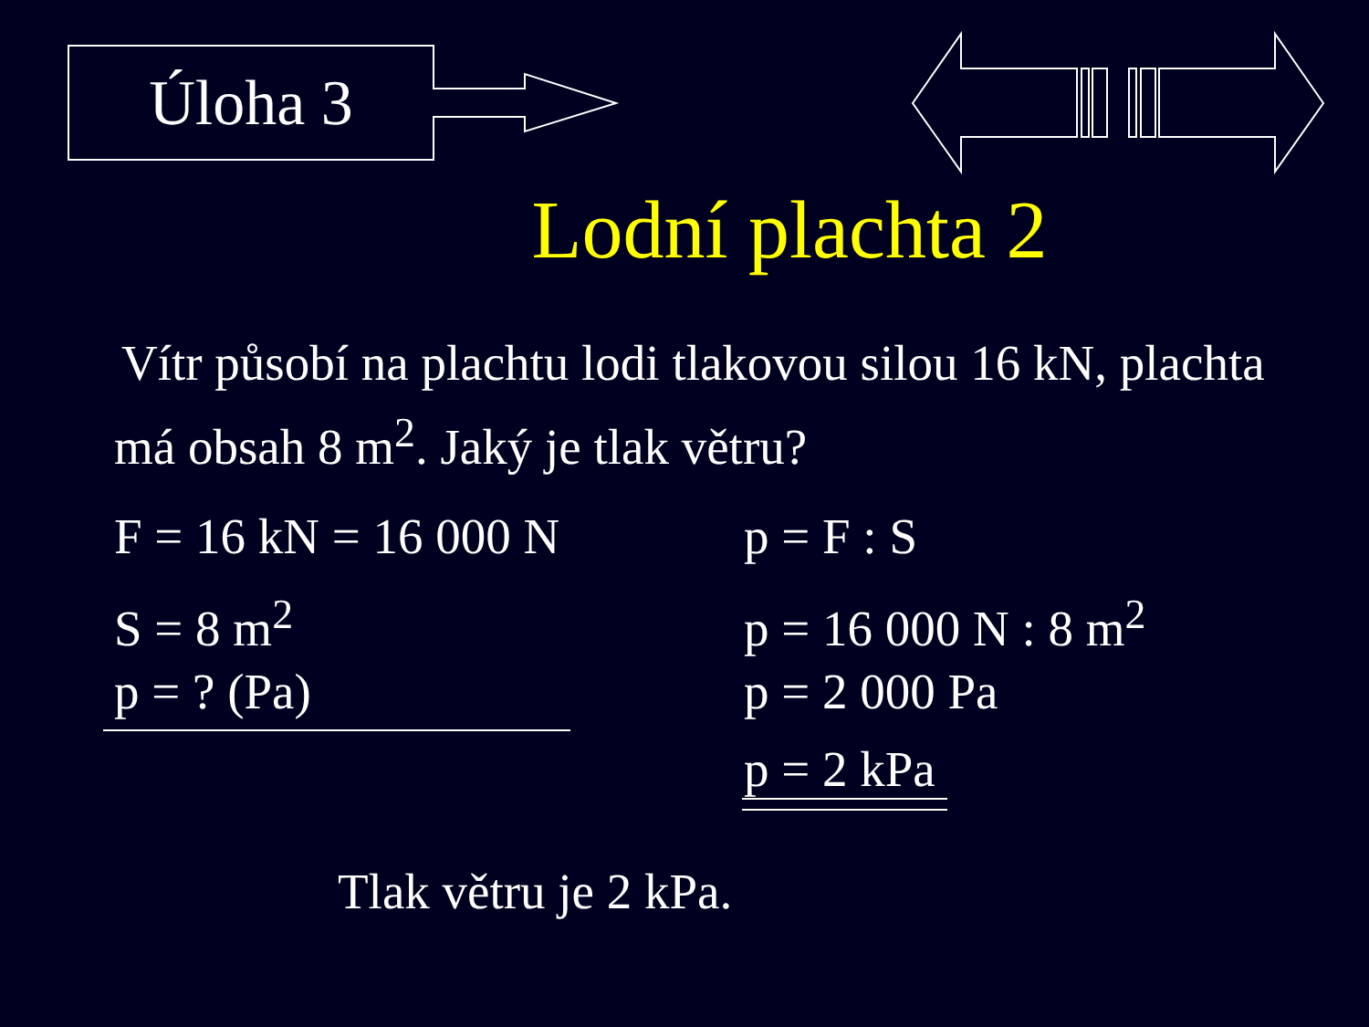Úloha 3
Lodní plachta 2
Vítr působí na plachtu lodi tlakovou silou 16 kN, plachta má obsah 8 m<sup>2</sup>. Jaký je tlak větru?
F = 16 kN = 16 000 N
S = 8 m<sup>2</sup>
p = ? (Pa)
p = F : S
p = 16 000 N : 8 m<sup>2</sup>
p = 2 000 Pa
p = 2 kPa
Tlak větru je 2 kPa.